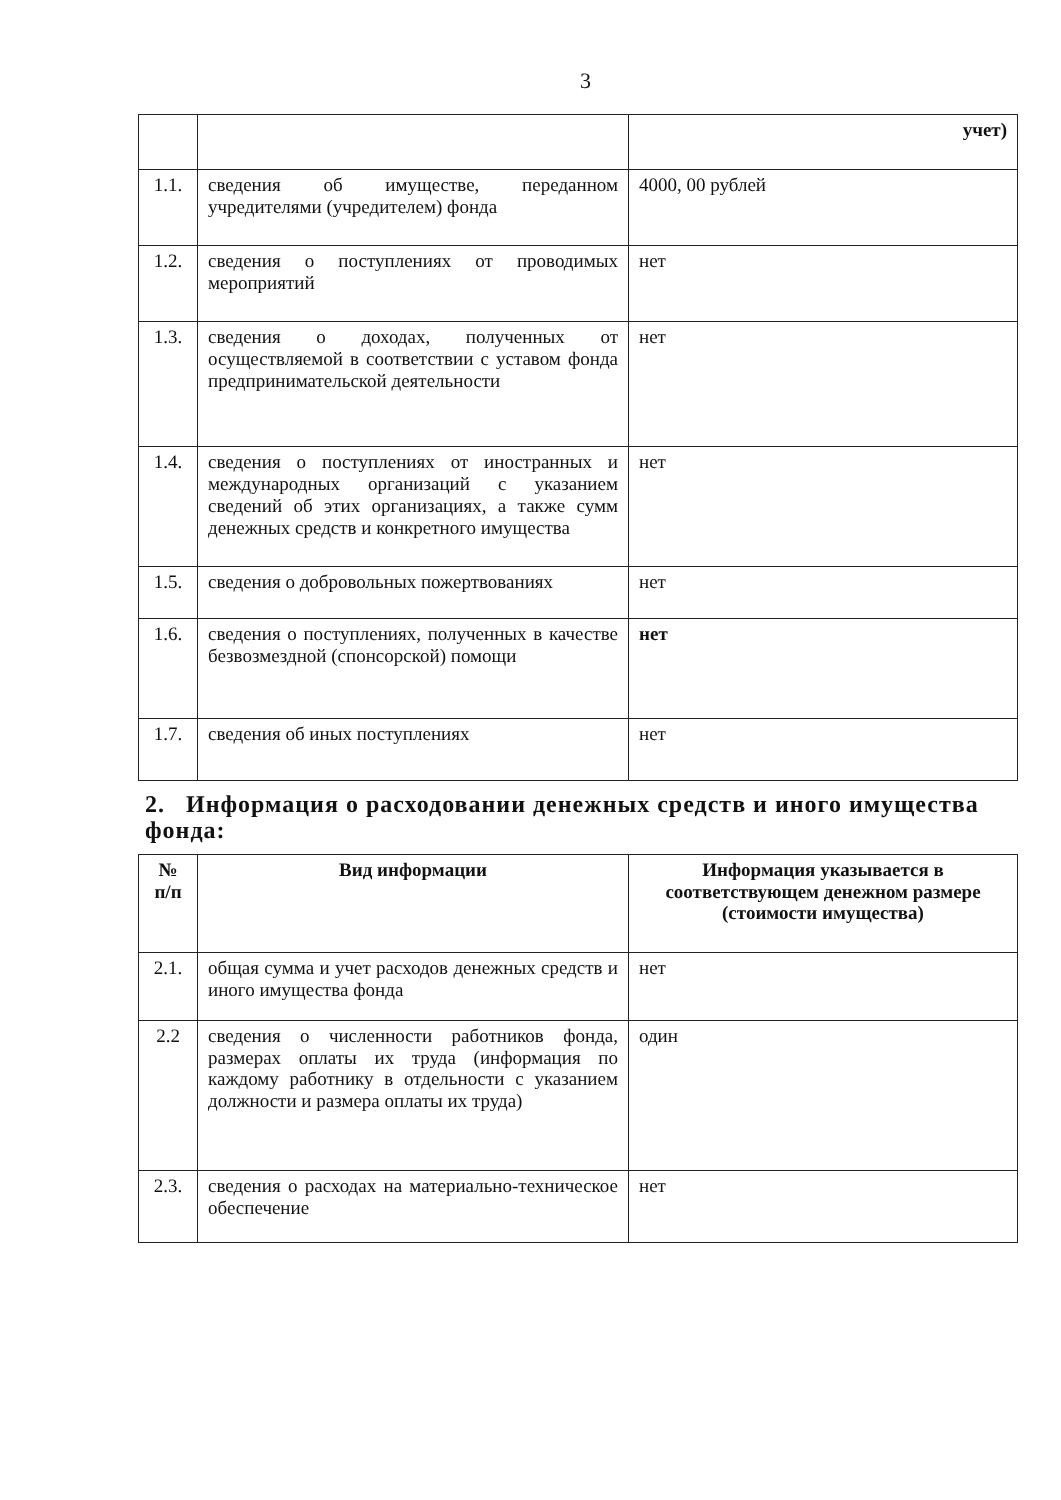3
| | | учет) |
| 1.1. | сведения об имуществе, переданном учредителями (учредителем) фонда | 4000, 00 рублей |
| 1.2. | сведения о поступлениях от проводимых мероприятий | нет |
| 1.3. | сведения о доходах, полученных от осуществляемой в соответствии с уставом фонда предпринимательской деятельности | нет |
| 1.4. | сведения о поступлениях от иностранных и международных организаций с указанием сведений об этих организациях, а также сумм денежных средств и конкретного имущества | нет |
| 1.5. | сведения о добровольных пожертвованиях | нет |
| 1.6. | сведения о поступлениях, полученных в качестве безвозмездной (спонсорской) помощи | нет |
| 1.7. | сведения об иных поступлениях | нет |
2. Информация о расходовании денежных средств и иного имущества фонда:
| № п/п | Вид информации | Информация указывается в соответствующем денежном размере (стоимости имущества) |
| --- | --- | --- |
| 2.1. | общая сумма и учет расходов денежных средств и иного имущества фонда | нет |
| 2.2 | сведения о численности работников фонда, размерах оплаты их труда (информация по каждому работнику в отдельности с указанием должности и размера оплаты их труда) | один |
| 2.3. | сведения о расходах на материально-техническое обеспечение | нет |